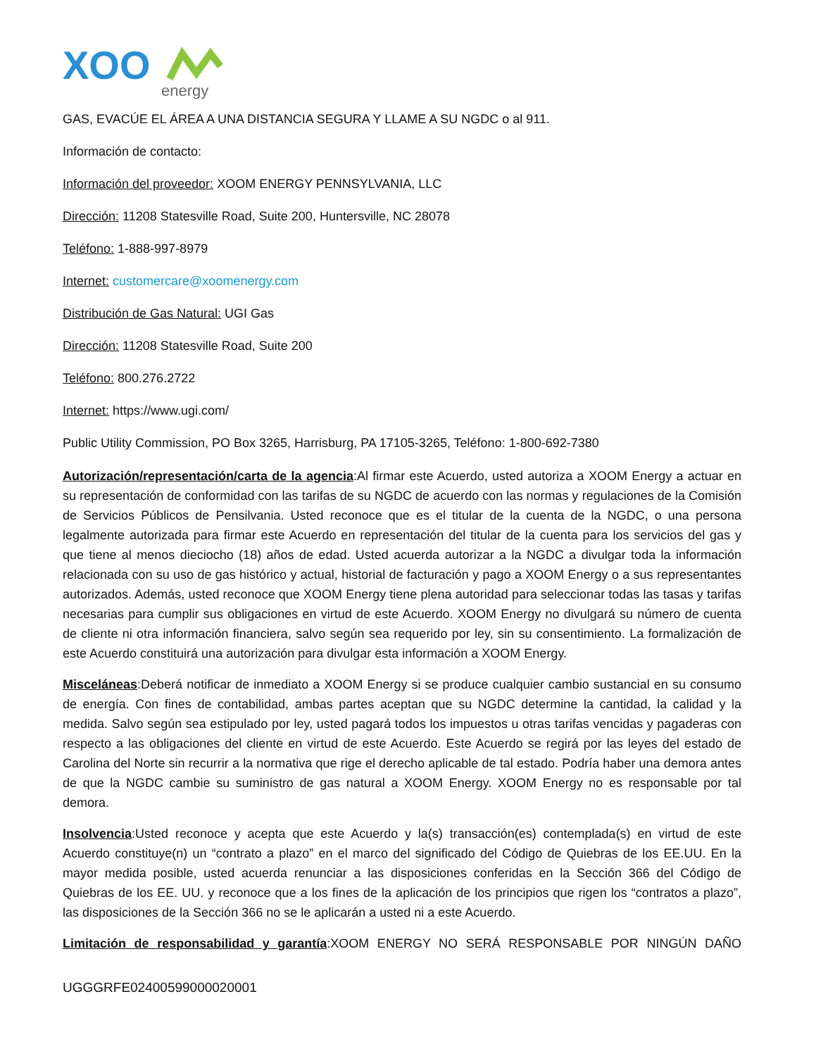XOO
energy
GAS, EVACÚE EL ÁREA A UNA DISTANCIA SEGURA Y LLAME A SU NGDC o al 911.
Información de contacto:
Información del proveedor: XOOM ENERGY PENNSYLVANIA, LLC
Dirección: 11208 Statesville Road, Suite 200, Huntersville, NC 28078
Teléfono: 1-888-997-8979
Internet: customercare@xoomenergy.com
Distribución de Gas Natural: UGI Gas
Dirección: 11208 Statesville Road, Suite 200
Teléfono: 800.276.2722
Internet: https://www.ugi.com/
Public Utility Commission, PO Box 3265, Harrisburg, PA 17105-3265, Teléfono: 1-800-692-7380
Autorización/representación/carta de la agencia:Al firmar este Acuerdo, usted autoriza a XOOM Energy a actuar en su representación de conformidad con las tarifas de su NGDC de acuerdo con las normas y regulaciones de la Comisión de Servicios Públicos de Pensilvania. Usted reconoce que es el titular de la cuenta de la NGDC, o una persona legalmente autorizada para firmar este Acuerdo en representación del titular de la cuenta para los servicios del gas y que tiene al menos dieciocho (18) años de edad. Usted acuerda autorizar a la NGDC a divulgar toda la información relacionada con su uso de gas histórico y actual, historial de facturación y pago a XOOM Energy o a sus representantes autorizados. Además, usted reconoce que XOOM Energy tiene plena autoridad para seleccionar todas las tasas y tarifas necesarias para cumplir sus obligaciones en virtud de este Acuerdo. XOOM Energy no divulgará su número de cuenta de cliente ni otra información financiera, salvo según sea requerido por ley, sin su consentimiento. La formalización de este Acuerdo constituirá una autorización para divulgar esta información a XOOM Energy.
Misceláneas:Deberá notificar de inmediato a XOOM Energy si se produce cualquier cambio sustancial en su consumo de energía. Con fines de contabilidad, ambas partes aceptan que su NGDC determine la cantidad, la calidad y la medida. Salvo según sea estipulado por ley, usted pagará todos los impuestos u otras tarifas vencidas y pagaderas con respecto a las obligaciones del cliente en virtud de este Acuerdo. Este Acuerdo se regirá por las leyes del estado de Carolina del Norte sin recurrir a la normativa que rige el derecho aplicable de tal estado. Podría haber una demora antes de que la NGDC cambie su suministro de gas natural a XOOM Energy. XOOM Energy no es responsable por tal demora.
Insolvencia:Usted reconoce y acepta que este Acuerdo y la(s) transacción(es) contemplada(s) en virtud de este Acuerdo constituye(n) un “contrato a plazo” en el marco del significado del Código de Quiebras de los EE.UU. En la mayor medida posible, usted acuerda renunciar a las disposiciones conferidas en la Sección 366 del Código de Quiebras de los EE. UU. y reconoce que a los fines de la aplicación de los principios que rigen los “contratos a plazo”, las disposiciones de la Sección 366 no se le aplicarán a usted ni a este Acuerdo.
Limitación de responsabilidad y garantía:XOOM ENERGY NO SERÁ RESPONSABLE POR NINGÚN DAÑO
UGGGRFE02400599000020001